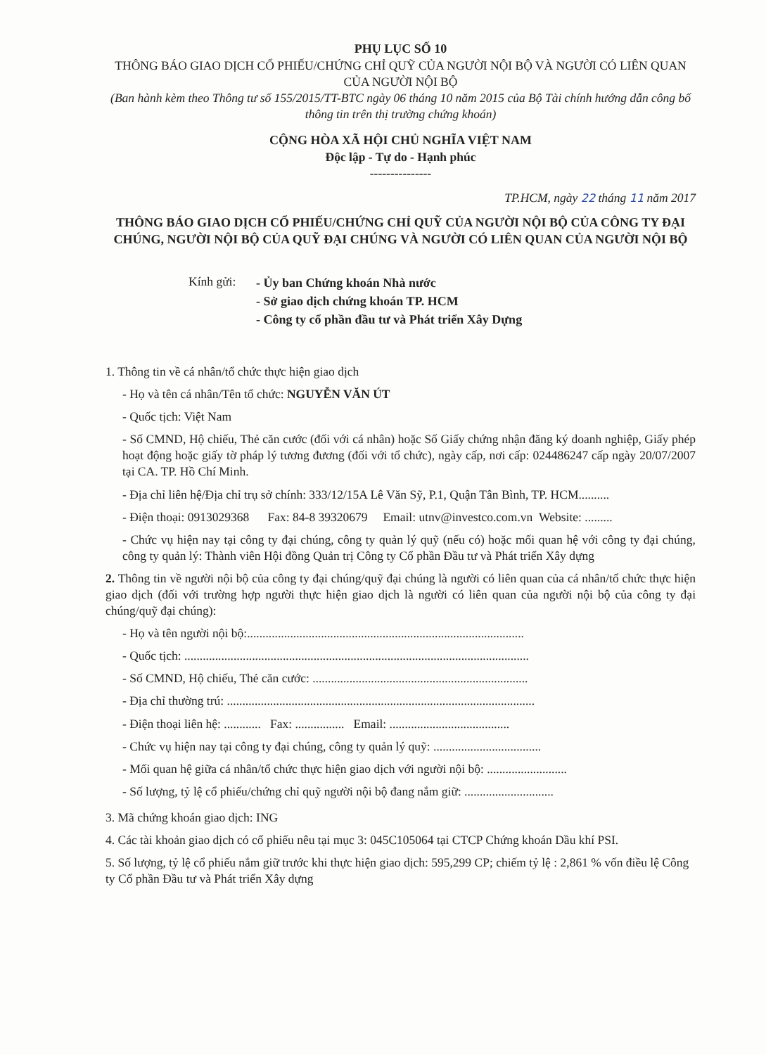PHỤ LỤC SỐ 10
THÔNG BÁO GIAO DỊCH CỔ PHIẾU/CHỨNG CHỈ QUỸ CỦA NGƯỜI NỘI BỘ VÀ NGƯỜI CÓ LIÊN QUAN CỦA NGƯỜI NỘI BỘ
(Ban hành kèm theo Thông tư số 155/2015/TT-BTC ngày 06 tháng 10 năm 2015 của Bộ Tài chính hướng dẫn công bố thông tin trên thị trường chứng khoán)
CỘNG HÒA XÃ HỘI CHỦ NGHĨA VIỆT NAM
Độc lập - Tự do - Hạnh phúc
---------------
TP.HCM, ngày 22 tháng 11 năm 2017
THÔNG BÁO GIAO DỊCH CỔ PHIẾU/CHỨNG CHỈ QUỸ CỦA NGƯỜI NỘI BỘ CỦA CÔNG TY ĐẠI CHÚNG, NGƯỜI NỘI BỘ CỦA QUỸ ĐẠI CHÚNG VÀ NGƯỜI CÓ LIÊN QUAN CỦA NGƯỜI NỘI BỘ
Kính gửi:
- Ủy ban Chứng khoán Nhà nước
- Sở giao dịch chứng khoán TP. HCM
- Công ty cổ phần đầu tư và Phát triển Xây Dựng
1. Thông tin về cá nhân/tổ chức thực hiện giao dịch
- Họ và tên cá nhân/Tên tổ chức: NGUYỄN VĂN ÚT
- Quốc tịch: Việt Nam
- Số CMND, Hộ chiếu, Thẻ căn cước (đối với cá nhân) hoặc Số Giấy chứng nhận đăng ký doanh nghiệp, Giấy phép hoạt động hoặc giấy tờ pháp lý tương đương (đối với tổ chức), ngày cấp, nơi cấp: 024486247 cấp ngày 20/07/2007 tại CA. TP. Hồ Chí Minh.
- Địa chỉ liên hệ/Địa chỉ trụ sở chính: 333/12/15A Lê Văn Sỹ, P.1, Quận Tân Bình, TP. HCM..........
- Điện thoại: 0913029368 Fax: 84-8 39320679 Email: utnv@investco.com.vn Website: .........
- Chức vụ hiện nay tại công ty đại chúng, công ty quản lý quỹ (nếu có) hoặc mối quan hệ với công ty đại chúng, công ty quản lý: Thành viên Hội đồng Quản trị Công ty Cổ phần Đầu tư và Phát triển Xây dựng
2. Thông tin về người nội bộ của công ty đại chúng/quỹ đại chúng là người có liên quan của cá nhân/tổ chức thực hiện giao dịch (đối với trường hợp người thực hiện giao dịch là người có liên quan của người nội bộ của công ty đại chúng/quỹ đại chúng):
- Họ và tên người nội bộ:..........................................................................................
- Quốc tịch: ................................................................................................................
- Số CMND, Hộ chiếu, Thẻ căn cước: ......................................................................
- Địa chỉ thường trú: ....................................................................................................
- Điện thoại liên hệ: ............ Fax: ................ Email: .......................................
- Chức vụ hiện nay tại công ty đại chúng, công ty quản lý quỹ: ...................................
- Mối quan hệ giữa cá nhân/tổ chức thực hiện giao dịch với người nội bộ: ..........................
- Số lượng, tỷ lệ cổ phiếu/chứng chỉ quỹ người nội bộ đang nắm giữ: .............................
3. Mã chứng khoán giao dịch: ING
4. Các tài khoản giao dịch có cổ phiếu nêu tại mục 3: 045C105064 tại CTCP Chứng khoán Dầu khí PSI.
5. Số lượng, tỷ lệ cổ phiếu nắm giữ trước khi thực hiện giao dịch: 595,299 CP; chiếm tỷ lệ : 2,861 % vốn điều lệ Công ty Cổ phần Đầu tư và Phát triển Xây dựng